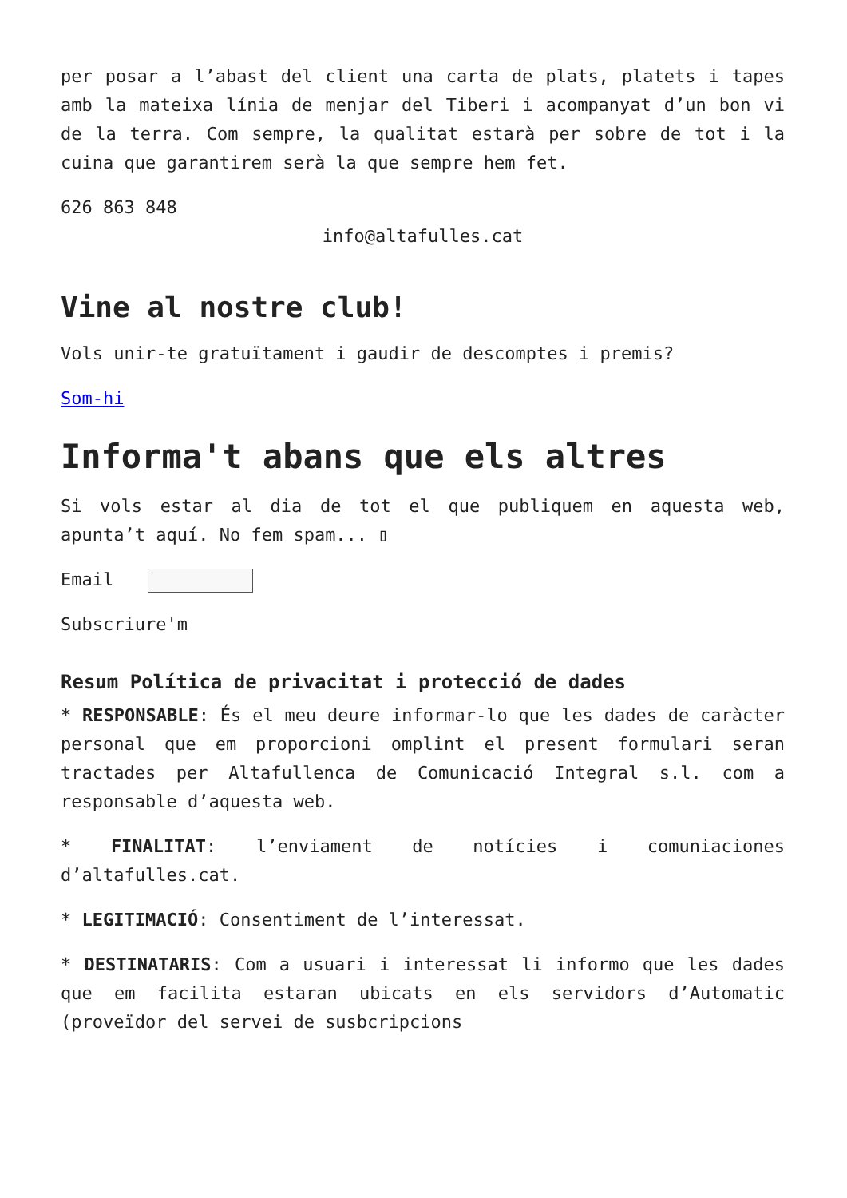per posar a l’abast del client una carta de plats, platets i tapes amb la mateixa línia de menjar del Tiberi i acompanyat d’un bon vi de la terra. Com sempre, la qualitat estarà per sobre de tot i la cuina que garantirem serà la que sempre hem fet.
626 863 848
info@altafulles.cat
Vine al nostre club!
Vols unir-te gratuïtament i gaudir de descomptes i premis?
Som-hi
Informa't abans que els altres
Si vols estar al dia de tot el que publiquem en aquesta web, apunta’t aquí. No fem spam... ▯
Email
Subscriure'm
Resum Política de privacitat i protecció de dades
* RESPONSABLE: És el meu deure informar-lo que les dades de caràcter personal que em proporcioni omplint el present formulari seran tractades per Altafullenca de Comunicació Integral s.l. com a responsable d’aquesta web.
* FINALITAT: l’enviament de notícies i comuniaciones d’altafulles.cat.
* LEGITIMACIÓ: Consentiment de l’interessat.
* DESTINATARIS: Com a usuari i interessat li informo que les dades que em facilita estaran ubicats en els servidors d’Automatic (proveïdor del servei de susbcripcions